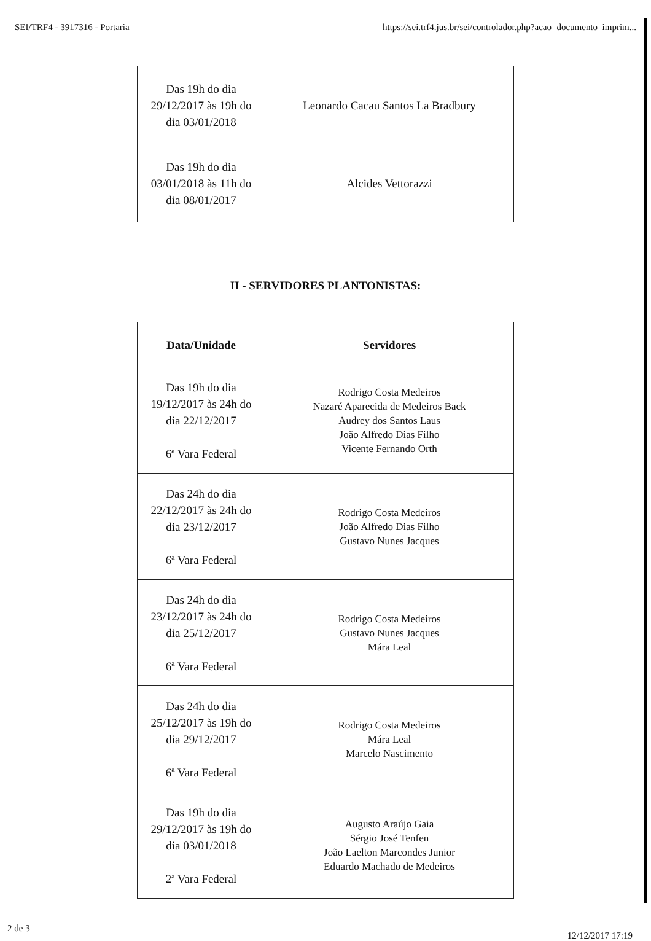SEI/TRF4 - 3917316 - Portaria https://sei.trf4.jus.br/sei/controlador.php?acao=documento_imprim...
| Das 19h do dia 29/12/2017 às 19h do dia 03/01/2018 | Leonardo Cacau Santos La Bradbury |
| Das 19h do dia 03/01/2018 às 11h do dia 08/01/2017 | Alcides Vettorazzi |
II - SERVIDORES PLANTONISTAS:
| Data/Unidade | Servidores |
| --- | --- |
| Das 19h do dia 19/12/2017 às 24h do dia 22/12/2017 6ª Vara Federal | Rodrigo Costa Medeiros Nazaré Aparecida de Medeiros Back Audrey dos Santos Laus João Alfredo Dias Filho Vicente Fernando Orth |
| Das 24h do dia 22/12/2017 às 24h do dia 23/12/2017 6ª Vara Federal | Rodrigo Costa Medeiros João Alfredo Dias Filho Gustavo Nunes Jacques |
| Das 24h do dia 23/12/2017 às 24h do dia 25/12/2017 6ª Vara Federal | Rodrigo Costa Medeiros Gustavo Nunes Jacques Mára Leal |
| Das 24h do dia 25/12/2017 às 19h do dia 29/12/2017 6ª Vara Federal | Rodrigo Costa Medeiros Mára Leal Marcelo Nascimento |
| Das 19h do dia 29/12/2017 às 19h do dia 03/01/2018 2ª Vara Federal | Augusto Araújo Gaia Sérgio José Tenfen João Laelton Marcondes Junior Eduardo Machado de Medeiros |
2 de 3 12/12/2017 17:19